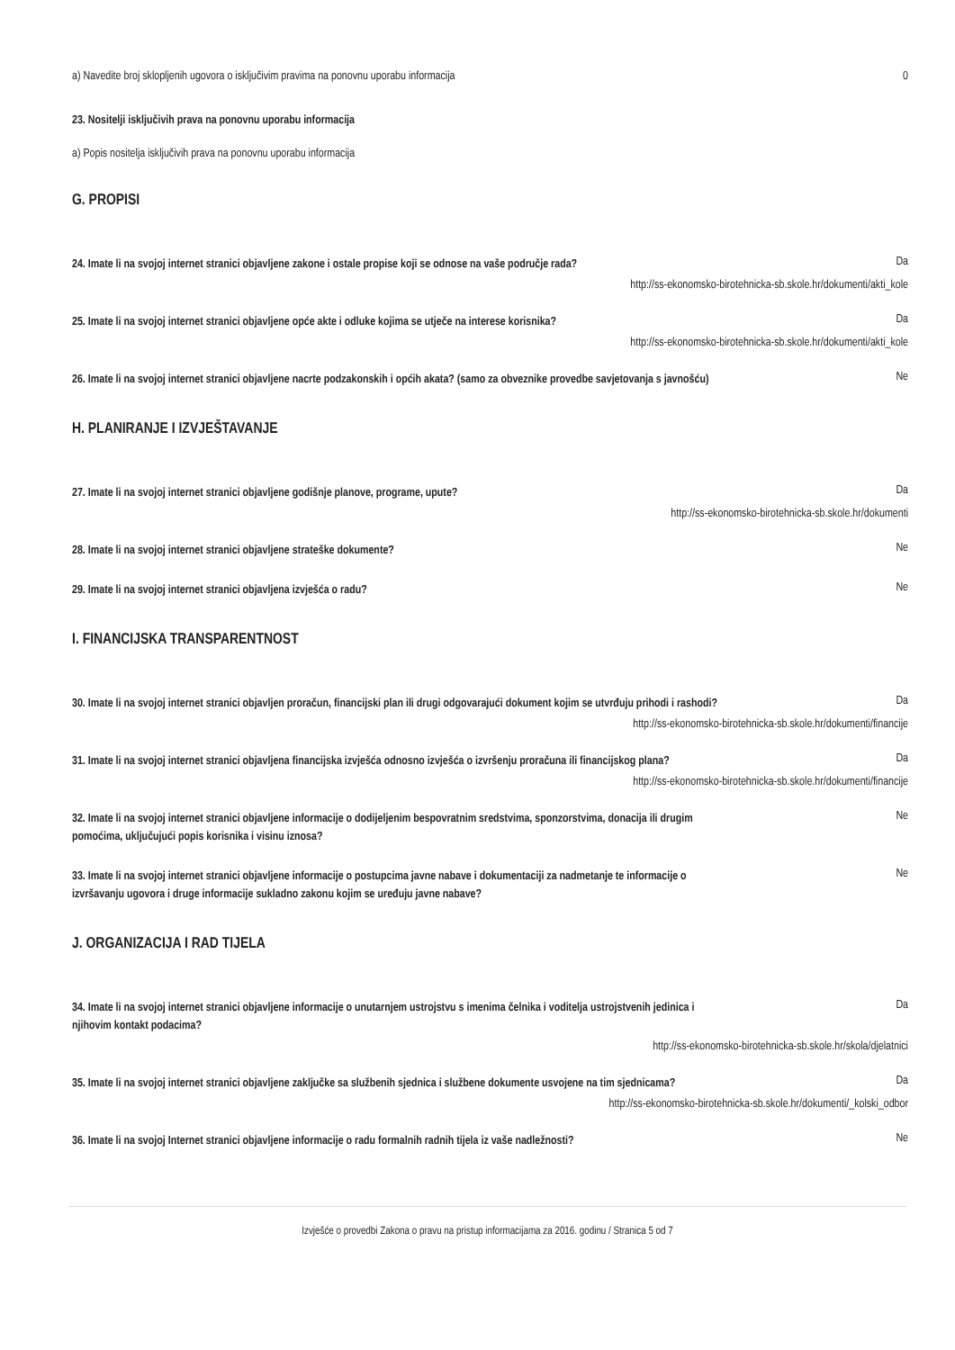a) Navedite broj sklopljenih ugovora o isključivim pravima na ponovnu uporabu informacija 0
23. Nositelji isključivih prava na ponovnu uporabu informacija
a) Popis nositelja isključivih prava na ponovnu uporabu informacija
G. PROPISI
24. Imate li na svojoj internet stranici objavljene zakone i ostale propise koji se odnose na vaše područje rada? Da
http://ss-ekonomsko-birotehnicka-sb.skole.hr/dokumenti/akti_kole
25. Imate li na svojoj internet stranici objavljene opće akte i odluke kojima se utječe na interese korisnika? Da
http://ss-ekonomsko-birotehnicka-sb.skole.hr/dokumenti/akti_kole
26. Imate li na svojoj internet stranici objavljene nacrte podzakonskih i općih akata? (samo za obveznike provedbe savjetovanja s javnošću) Ne
H. PLANIRANJE I IZVJEŠTAVANJE
27. Imate li na svojoj internet stranici objavljene godišnje planove, programe, upute? Da
http://ss-ekonomsko-birotehnicka-sb.skole.hr/dokumenti
28. Imate li na svojoj internet stranici objavljene strateške dokumente? Ne
29. Imate li na svojoj internet stranici objavljena izvješća o radu? Ne
I. FINANCIJSKA TRANSPARENTNOST
30. Imate li na svojoj internet stranici objavljen proračun, financijski plan ili drugi odgovarajući dokument kojim se utvrđuju prihodi i rashodi? Da
http://ss-ekonomsko-birotehnicka-sb.skole.hr/dokumenti/financije
31. Imate li na svojoj internet stranici objavljena financijska izvješća odnosno izvješća o izvršenju proračuna ili financijskog plana? Da
http://ss-ekonomsko-birotehnicka-sb.skole.hr/dokumenti/financije
32. Imate li na svojoj internet stranici objavljene informacije o dodijeljenim bespovratnim sredstvima, sponzorstvima, donacija ili drugim pomoćima, uključujući popis korisnika i visinu iznosa? Ne
33. Imate li na svojoj internet stranici objavljene informacije o postupcima javne nabave i dokumentaciji za nadmetanje te informacije o izvršavanju ugovora i druge informacije sukladno zakonu kojim se uređuju javne nabave? Ne
J. ORGANIZACIJA I RAD TIJELA
34. Imate li na svojoj internet stranici objavljene informacije o unutarnjem ustrojstvu s imenima čelnika i voditelja ustrojstvenih jedinica i njihovim kontakt podacima? Da
http://ss-ekonomsko-birotehnicka-sb.skole.hr/skola/djelatnici
35. Imate li na svojoj internet stranici objavljene zaključke sa službenih sjednica i službene dokumente usvojene na tim sjednicama? Da
http://ss-ekonomsko-birotehnicka-sb.skole.hr/dokumenti/_kolski_odbor
36. Imate li na svojoj Internet stranici objavljene informacije o radu formalnih radnih tijela iz vaše nadležnosti? Ne
Izvješće o provedbi Zakona o pravu na pristup informacijama za 2016. godinu / Stranica 5 od 7